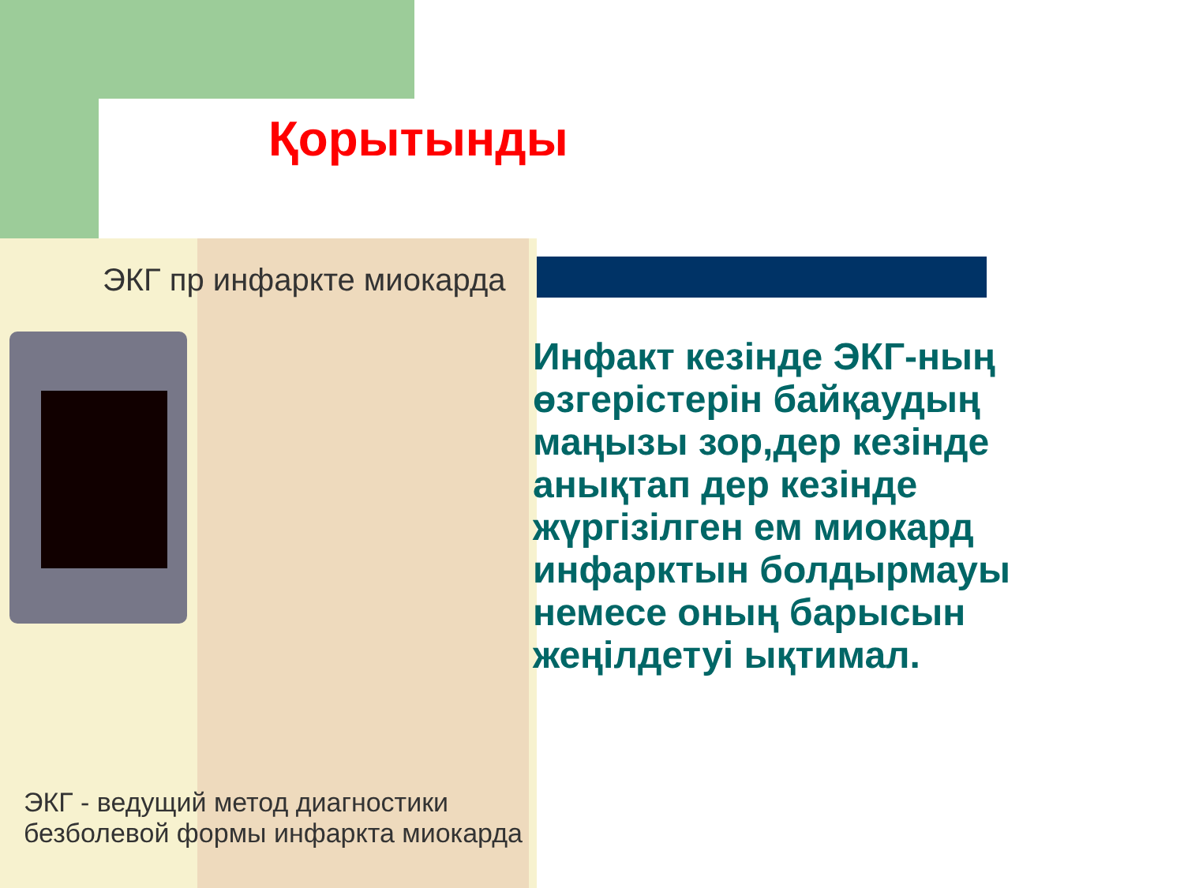Қорытынды
ЭКГ пр инфаркте миокарда
ЭКГ - ведущий метод диагностики
безболевой формы инфаркта миокарда
Инфакт кезінде ЭКГ-ның өзгерістерін байқаудың маңызы зор,дер кезінде анықтап дер кезінде жүргізілген ем миокард инфарктын болдырмауы немесе оның барысын жеңілдетуі ықтимал.